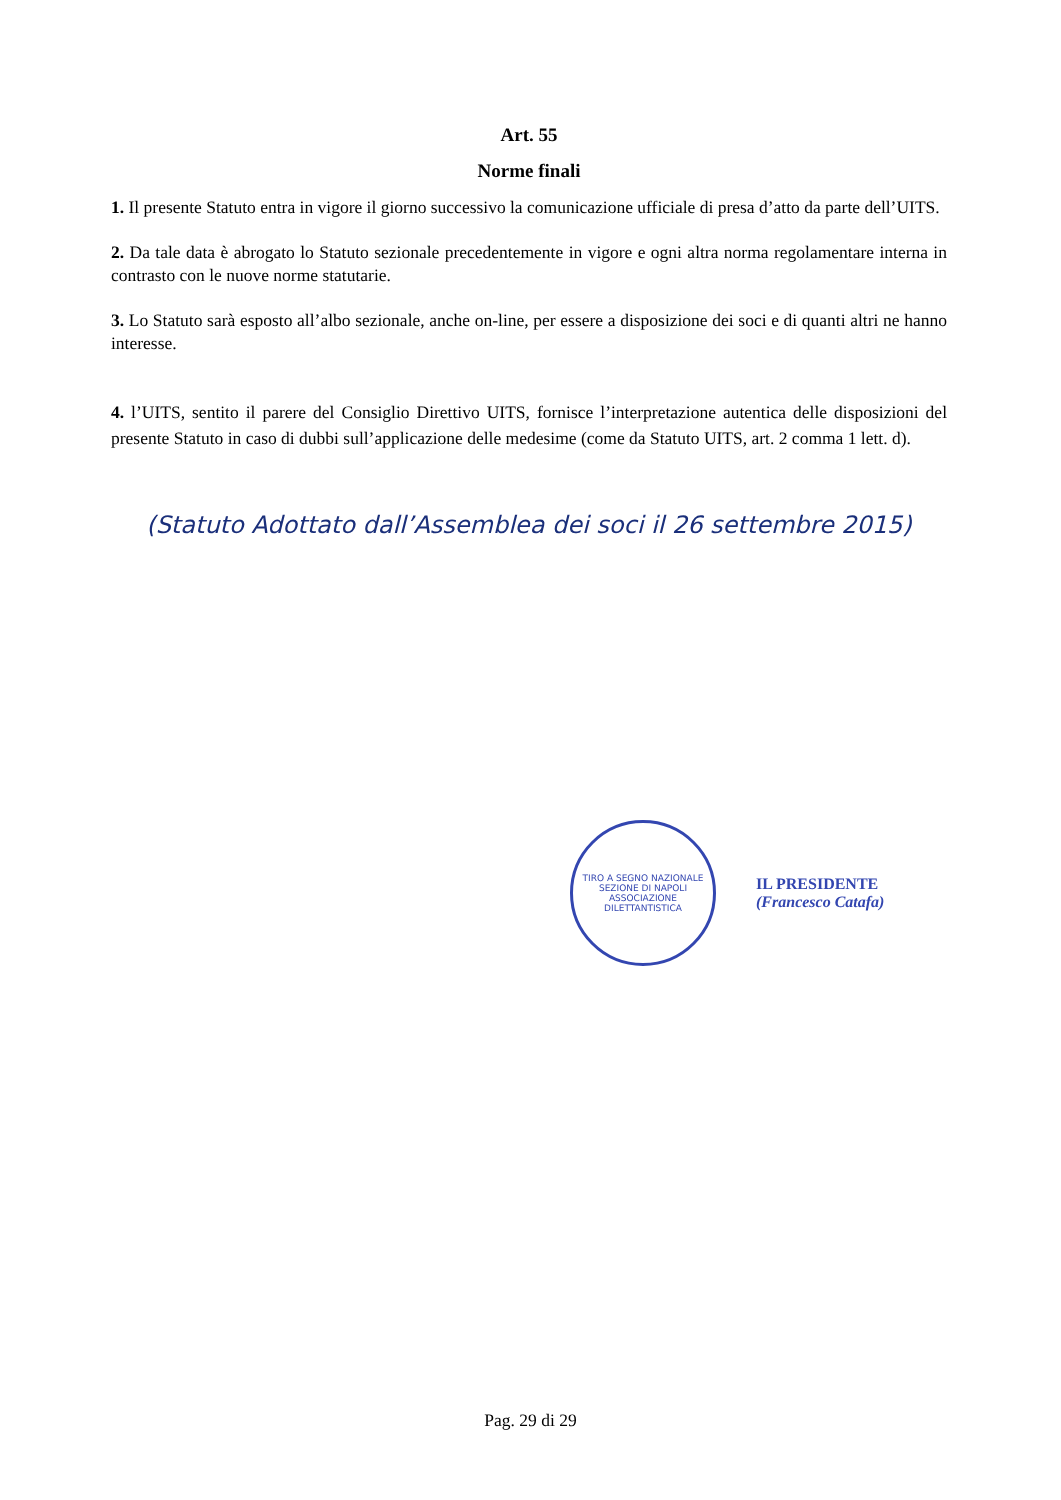Art. 55
Norme finali
1. Il presente Statuto entra in vigore il giorno successivo la comunicazione ufficiale di presa d’atto da parte dell’UITS.
2. Da tale data è abrogato lo Statuto sezionale precedentemente in vigore e ogni altra norma regolamentare interna in contrasto con le nuove norme statutarie.
3. Lo Statuto sarà esposto all’albo sezionale, anche on-line, per essere a disposizione dei soci e di quanti altri ne hanno interesse.
4. l’UITS, sentito il parere del Consiglio Direttivo UITS, fornisce l’interpretazione autentica delle disposizioni del presente Statuto in caso di dubbi sull’applicazione delle medesime (come da Statuto UITS, art. 2 comma 1 lett. d).
(Statuto Adottato dall’Assemblea dei soci il 26 settembre 2015)
TIRO A SEGNO NAZIONALE
SEZIONE DI NAPOLI
ASSOCIAZIONE DILETTANTISTICA
IL PRESIDENTE
(Francesco Catafa)
Pag. 29 di 29